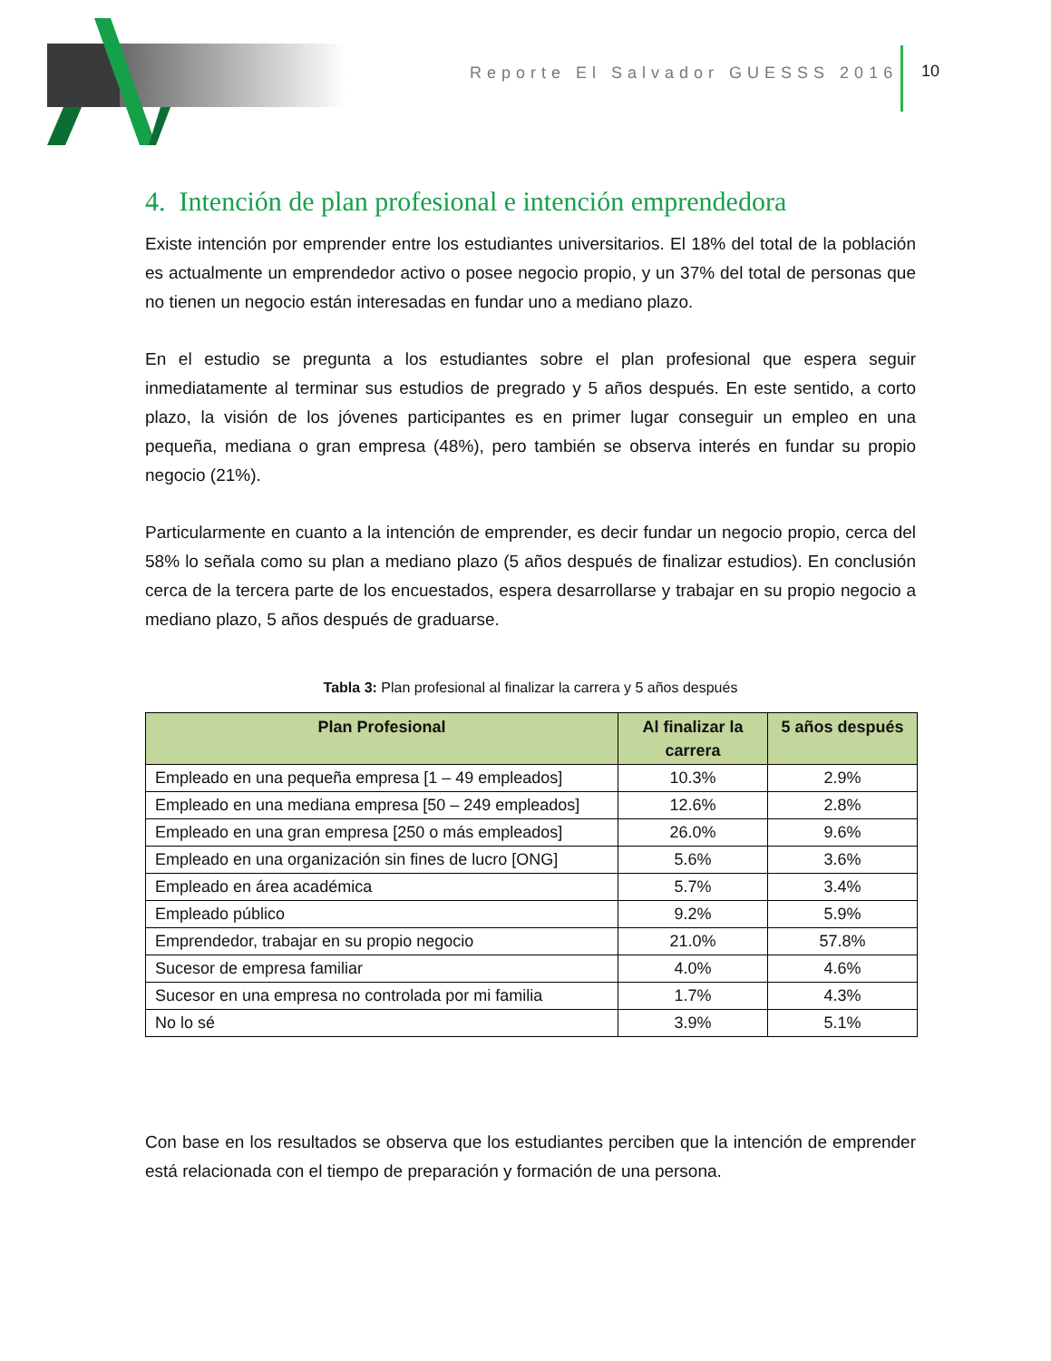Reporte El Salvador GUESSS 2016
10
4. Intención de plan profesional e intención emprendedora
Existe intención por emprender entre los estudiantes universitarios. El 18% del total de la población es actualmente un emprendedor activo o posee negocio propio, y un 37% del total de personas que no tienen un negocio están interesadas en fundar uno a mediano plazo.
En el estudio se pregunta a los estudiantes sobre el plan profesional que espera seguir inmediatamente al terminar sus estudios de pregrado y 5 años después. En este sentido, a corto plazo, la visión de los jóvenes participantes es en primer lugar conseguir un empleo en una pequeña, mediana o gran empresa (48%), pero también se observa interés en fundar su propio negocio (21%).
Particularmente en cuanto a la intención de emprender, es decir fundar un negocio propio, cerca del 58% lo señala como su plan a mediano plazo (5 años después de finalizar estudios). En conclusión cerca de la tercera parte de los encuestados, espera desarrollarse y trabajar en su propio negocio a mediano plazo, 5 años después de graduarse.
Tabla 3: Plan profesional al finalizar la carrera y 5 años después
| Plan Profesional | Al finalizar la carrera | 5 años después |
| --- | --- | --- |
| Empleado en una pequeña empresa [1 – 49 empleados] | 10.3% | 2.9% |
| Empleado en una mediana empresa [50 – 249 empleados] | 12.6% | 2.8% |
| Empleado en una gran empresa [250 o más empleados] | 26.0% | 9.6% |
| Empleado en una organización sin fines de lucro [ONG] | 5.6% | 3.6% |
| Empleado en área académica | 5.7% | 3.4% |
| Empleado público | 9.2% | 5.9% |
| Emprendedor, trabajar en su propio negocio | 21.0% | 57.8% |
| Sucesor de empresa familiar | 4.0% | 4.6% |
| Sucesor en una empresa no controlada por mi familia | 1.7% | 4.3% |
| No lo sé | 3.9% | 5.1% |
Con base en los resultados se observa que los estudiantes perciben que la intención de emprender está relacionada con el tiempo de preparación y formación de una persona.